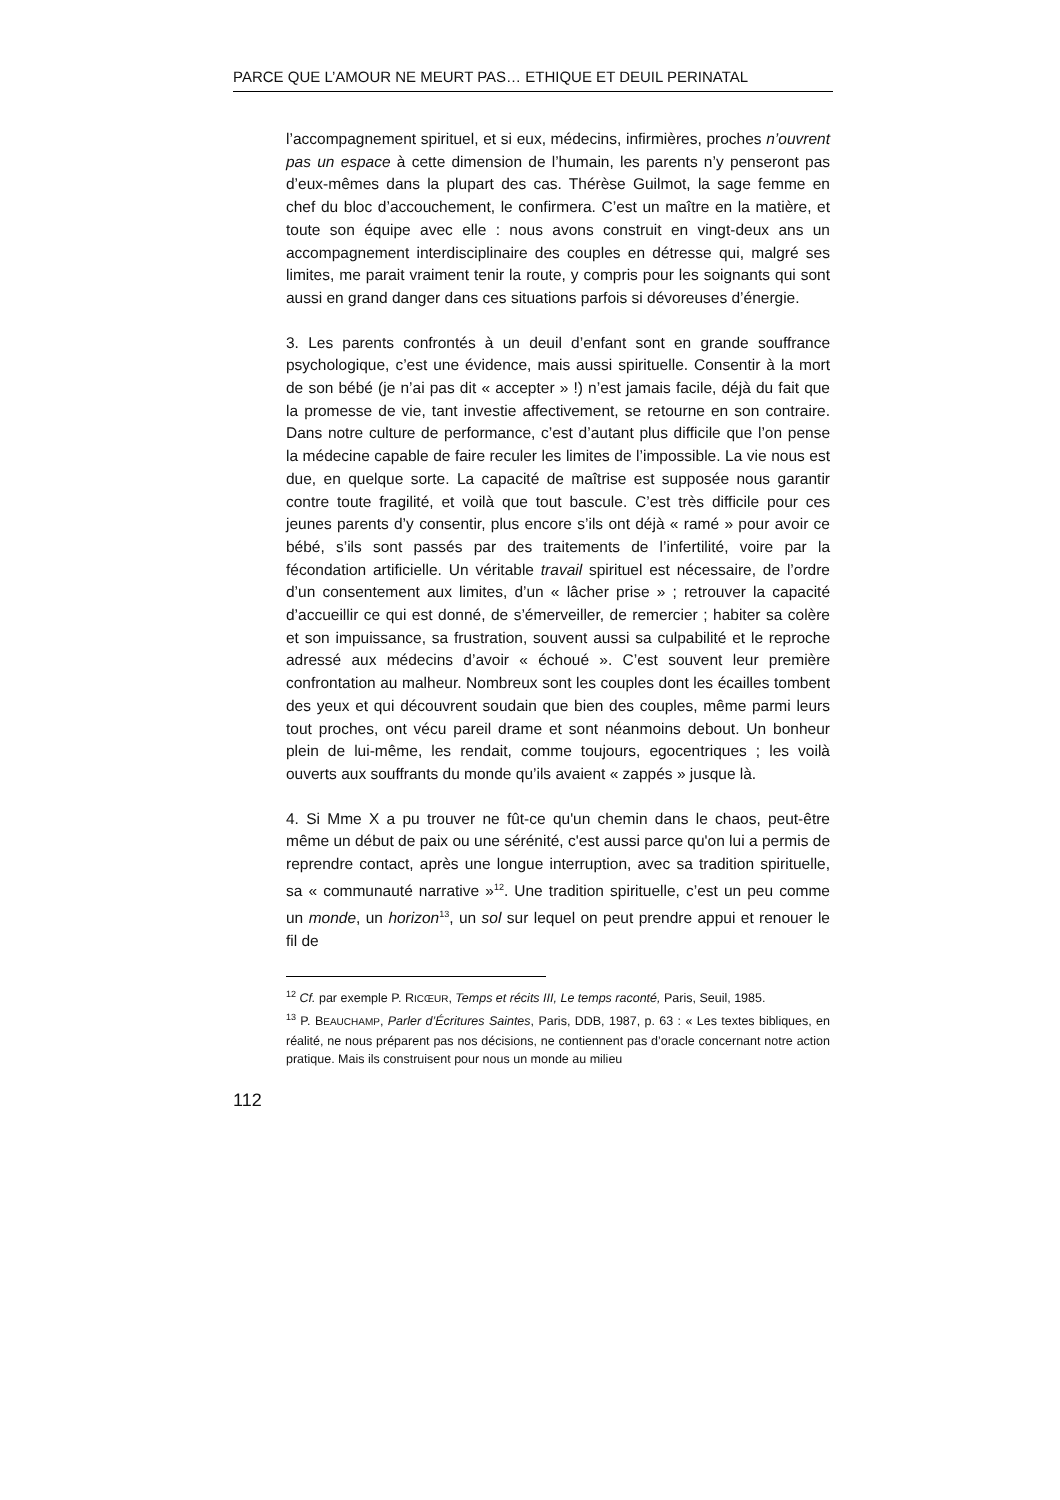PARCE QUE L’AMOUR NE MEURT PAS… ETHIQUE ET DEUIL PERINATAL
l’accompagnement spirituel, et si eux, médecins, infirmières, proches n’ouvrent pas un espace à cette dimension de l’humain, les parents n’y penseront pas d’eux-mêmes dans la plupart des cas. Thérèse Guilmot, la sage femme en chef du bloc d’accouchement, le confirmera. C’est un maître en la matière, et toute son équipe avec elle : nous avons construit en vingt-deux ans un accompagnement interdisciplinaire des couples en détresse qui, malgré ses limites, me parait vraiment tenir la route, y compris pour les soignants qui sont aussi en grand danger dans ces situations parfois si dévoreuses d’énergie.
3. Les parents confrontés à un deuil d’enfant sont en grande souffrance psychologique, c’est une évidence, mais aussi spirituelle. Consentir à la mort de son bébé (je n’ai pas dit « accepter » !) n’est jamais facile, déjà du fait que la promesse de vie, tant investie affectivement, se retourne en son contraire. Dans notre culture de performance, c’est d’autant plus difficile que l’on pense la médecine capable de faire reculer les limites de l’impossible. La vie nous est due, en quelque sorte. La capacité de maîtrise est supposée nous garantir contre toute fragilité, et voilà que tout bascule. C’est très difficile pour ces jeunes parents d’y consentir, plus encore s’ils ont déjà « ramé » pour avoir ce bébé, s’ils sont passés par des traitements de l’infertilité, voire par la fécondation artificielle. Un véritable travail spirituel est nécessaire, de l’ordre d’un consentement aux limites, d’un « lâcher prise » ; retrouver la capacité d’accueillir ce qui est donné, de s’émerveiller, de remercier ; habiter sa colère et son impuissance, sa frustration, souvent aussi sa culpabilité et le reproche adressé aux médecins d’avoir « échoué ». C’est souvent leur première confrontation au malheur. Nombreux sont les couples dont les écailles tombent des yeux et qui découvrent soudain que bien des couples, même parmi leurs tout proches, ont vécu pareil drame et sont néanmoins debout. Un bonheur plein de lui-même, les rendait, comme toujours, egocentriques ; les voilà ouverts aux souffrants du monde qu’ils avaient « zappés » jusque là.
4. Si Mme X a pu trouver ne fût-ce qu'un chemin dans le chaos, peut-être même un début de paix ou une sérénité, c'est aussi parce qu'on lui a permis de reprendre contact, après une longue interruption, avec sa tradition spirituelle, sa « communauté narrative »<sup>12</sup>. Une tradition spirituelle, c’est un peu comme un monde, un horizon<sup>13</sup>, un sol sur lequel on peut prendre appui et renouer le fil de
<sup>12</sup> Cf. par exemple P. RICŒUR, Temps et récits III, Le temps raconté, Paris, Seuil, 1985.
<sup>13</sup> P. BEAUCHAMP, Parler d’Écritures Saintes, Paris, DDB, 1987, p. 63 : « Les textes bibliques, en réalité, ne nous préparent pas nos décisions, ne contiennent pas d’oracle concernant notre action pratique. Mais ils construisent pour nous un monde au milieu
112